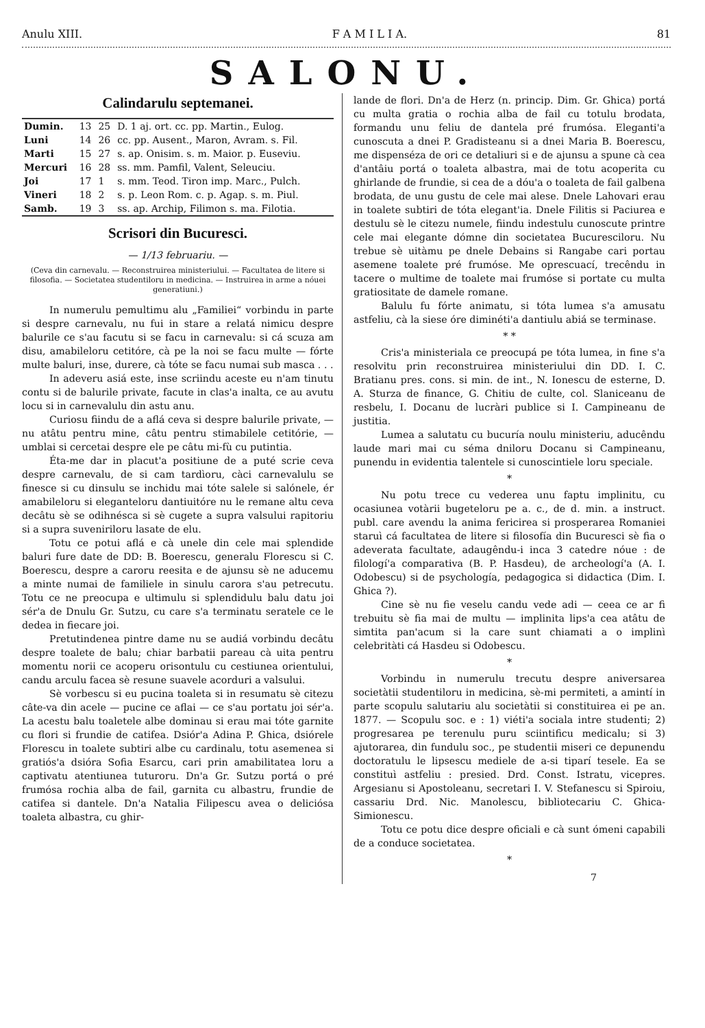Anulu XIII. F A M I L I A. 81
SALONU.
Calindarulu septemanei.
| Dumin. | 13 | 25 | D. 1 aj. ort. cc. pp. Martin., Eulog. |
| Luni | 14 | 26 | cc. pp. Ausent., Maron, Avram. s. Fil. |
| Marti | 15 | 27 | s. ap. Onisim. s. m. Maior. p. Euseviu. |
| Mercuri | 16 | 28 | ss. mm. Pamfil, Valent, Seleuciu. |
| Joi | 17 | 1 | s. mm. Teod. Tiron imp. Marc., Pulch. |
| Vineri | 18 | 2 | s. p. Leon Rom. c. p. Agap. s. m. Piul. |
| Samb. | 19 | 3 | ss. ap. Archip, Filimon s. ma. Filotia. |
Scrisori din Bucuresci.
— 1/13 februariu. —
(Ceva din carnevalu. — Reconstruirea ministeriului. — Facultatea de litere si filosofia. — Societatea studentiloru in medicina. — Instruirea in arme a nóuei generatiuni.)
In numerulu pemultimu alu „Familiei“ vorbindu in parte si despre carnevalu, nu fui in stare a relatá nimicu despre balurile ce s'au facutu si se facu in carnevalu: si cá scuza am disu, amabileloru cetitóre, cà pe la noi se facu multe — fórte multe baluri, inse, durere, cà tóte se facu numai sub masca . . .
In adeveru asiá este, inse scriindu aceste eu n'am tinutu contu si de balurile private, facute in clas'a inalta, ce au avutu locu si in carnevalulu din astu anu.
Curiosu fiindu de a aflá ceva si despre balurile private, — nu atâtu pentru mine, câtu pentru stimabilele cetitórie, — umblai si cercetai despre ele pe câtu mi-fù cu putintia.
Éta-me dar in placut'a positiune de a puté scrie ceva despre carnevalu, de si cam tardìoru, càci carnevalulu se finesce si cu dinsulu se inchidu mai tóte salele si salónele, ér amabileloru si eleganteloru dantiuitóre nu le remane altu ceva decâtu sè se odihnésca si sè cugete a supra valsului rapitoriu si a supra suveniriloru lasate de elu.
Totu ce potui aflá e cà unele din cele mai splendide baluri fure date de DD: B. Boerescu, generalu Florescu si C. Boerescu, despre a caroru reesita e de ajunsu sè ne aducemu a minte numai de familiele in sinulu carora s'au petrecutu. Totu ce ne preocupa e ultimulu si splendidulu balu datu joi sér'a de Dnulu Gr. Sutzu, cu care s'a terminatu seratele ce le dedea in fiecare joi.
Pretutindenea pintre dame nu se audiá vorbindu decâtu despre toalete de balu; chiar barbatii pareau cà uita pentru momentu norii ce acoperu orisontulu cu cestiunea orientului, candu arculu facea sè resune suavele acorduri a valsului.
Sè vorbescu si eu pucina toaleta si in resumatu sè citezu câte-va din acele — pucine ce aflai — ce s'au portatu joi sér'a. La acestu balu toaletele albe dominau si erau mai tóte garnite cu flori si frundie de catifea. Dsiór'a Adina P. Ghica, dsiórele Florescu in toalete subtiri albe cu cardinalu, totu asemenea si gratiós'a dsióra Sofia Esarcu, cari prin amabilitatea loru a captivatu atentiunea tuturoru. Dn'a Gr. Sutzu portá o pré frumósa rochia alba de fail, garnita cu albastru, frundie de catifea si dantele. Dn'a Natalia Filipescu avea o deliciósa toaleta albastra, cu ghir-
lande de flori. Dn'a de Herz (n. princip. Dim. Gr. Ghica) portá cu multa gratia o rochia alba de fail cu totulu brodata, formandu unu feliu de dantela pré frumósa. Eleganti'a cunoscuta a dnei P. Gradisteanu si a dnei Maria B. Boerescu, me dispenséza de ori ce detaliuri si e de ajunsu a spune cà cea d'antâiu portá o toaleta albastra, mai de totu acoperita cu ghirlande de frundie, si cea de a dóu'a o toaleta de fail galbena brodata, de unu gustu de cele mai alese. Dnele Lahovari erau in toalete subtiri de tóta elegant'ia. Dnele Filitis si Paciurea e destulu sè le citezu numele, fiindu indestulu cunoscute printre cele mai elegante dómne din societatea Bucuresciloru. Nu trebue sè uitàmu pe dnele Debains si Rangabe cari portau asemene toalete pré frumóse. Me oprescuací, trecêndu in tacere o multime de toalete mai frumóse si portate cu multa gratiositate de damele romane.
Balulu fu fórte animatu, si tóta lumea s'a amusatu astfeliu, cà la siese óre diminéti'a dantiulu abiá se terminase.
* *
Cris'a ministeriala ce preocupá pe tóta lumea, in fine s'a resolvitu prin reconstruirea ministeriului din DD. I. C. Bratianu pres. cons. si min. de int., N. Ionescu de esterne, D. A. Sturza de finance, G. Chitiu de culte, col. Slaniceanu de resbelu, I. Docanu de lucràri publice si I. Campineanu de justitia.
Lumea a salutatu cu bucuría noulu ministeriu, aducêndu laude mari mai cu séma dniloru Docanu si Campineanu, punendu in evidentia talentele si cunoscintiele loru speciale.
*
Nu potu trece cu vederea unu faptu implinitu, cu ocasiunea votàrii bugeteloru pe a. c., de d. min. a instruct. publ. care avendu la anima fericirea si prosperarea Romaniei staruì cá facultatea de litere si filosofía din Bucuresci sè fia o adeverata facultate, adaugêndu-i inca 3 catedre nóue : de filologí'a comparativa (B. P. Hasdeu), de archeologí'a (A. I. Odobescu) si de psychología, pedagogica si didactica (Dim. I. Ghica ?).
Cine sè nu fie veselu candu vede adi — ceea ce ar fi trebuitu sè fia mai de multu — implinita lips'a cea atâtu de simtita pan'acum si la care sunt chiamati a o implinì celebritàti cá Hasdeu si Odobescu.
*
Vorbindu in numerulu trecutu despre aniversarea societàtii studentiloru in medicina, sè-mi permiteti, a amintí in parte scopulu salutariu alu societàtii si constituirea ei pe an. 1877. — Scopulu soc. e : 1) viéti'a sociala intre studenti; 2) progresarea pe terenulu puru sciintificu medicalu; si 3) ajutorarea, din fundulu soc., pe studentii miseri ce depunendu doctoratulu le lipsescu mediele de a-si tiparí tesele. Ea se constituì astfeliu : presied. Drd. Const. Istratu, vicepres. Argesianu si Apostoleanu, secretari I. V. Stefanescu si Spiroiu, cassariu Drd. Nic. Manolescu, bibliotecariu C. Ghica-Simionescu.
Totu ce potu dice despre oficiali e cà sunt ómeni capabili de a conduce societatea.
*
7